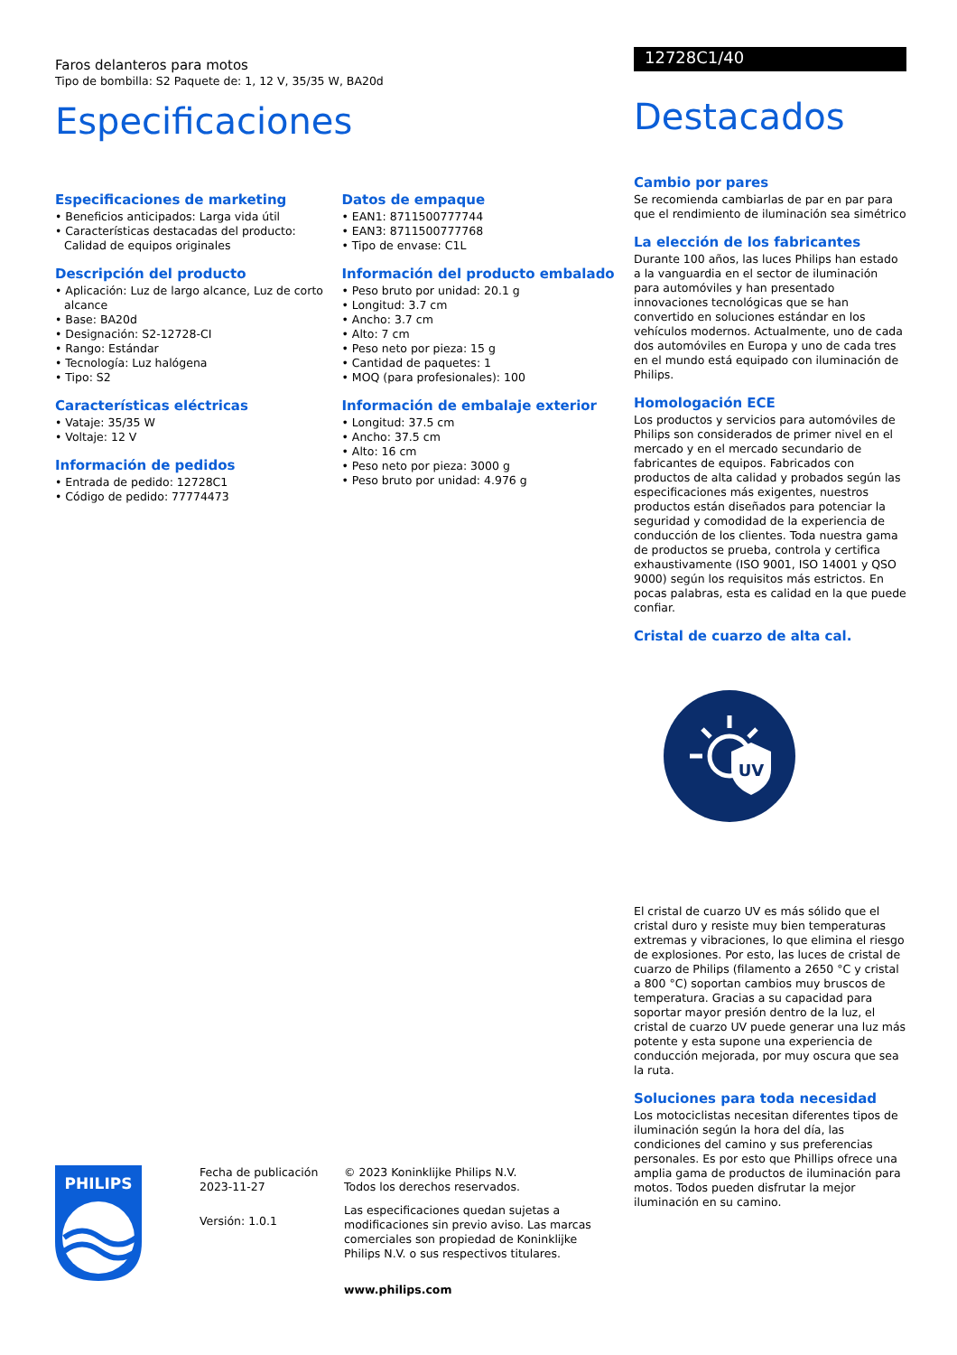Faros delanteros para motos
Tipo de bombilla: S2 Paquete de: 1, 12 V, 35/35 W, BA20d
Especificaciones
Especificaciones de marketing
• Beneficios anticipados: Larga vida útil
• Características destacadas del producto: Calidad de equipos originales
Descripción del producto
• Aplicación: Luz de largo alcance, Luz de corto alcance
• Base: BA20d
• Designación: S2-12728-CI
• Rango: Estándar
• Tecnología: Luz halógena
• Tipo: S2
Características eléctricas
• Vataje: 35/35 W
• Voltaje: 12 V
Información de pedidos
• Entrada de pedido: 12728C1
• Código de pedido: 77774473
Datos de empaque
• EAN1: 8711500777744
• EAN3: 8711500777768
• Tipo de envase: C1L
Información del producto embalado
• Peso bruto por unidad: 20.1 g
• Longitud: 3.7 cm
• Ancho: 3.7 cm
• Alto: 7 cm
• Peso neto por pieza: 15 g
• Cantidad de paquetes: 1
• MOQ (para profesionales): 100
Información de embalaje exterior
• Longitud: 37.5 cm
• Ancho: 37.5 cm
• Alto: 16 cm
• Peso neto por pieza: 3000 g
• Peso bruto por unidad: 4.976 g
12728C1/40
Destacados
Cambio por pares
Se recomienda cambiarlas de par en par para que el rendimiento de iluminación sea simétrico
La elección de los fabricantes
Durante 100 años, las luces Philips han estado a la vanguardia en el sector de iluminación para automóviles y han presentado innovaciones tecnológicas que se han convertido en soluciones estándar en los vehículos modernos. Actualmente, uno de cada dos automóviles en Europa y uno de cada tres en el mundo está equipado con iluminación de Philips.
Homologación ECE
Los productos y servicios para automóviles de Philips son considerados de primer nivel en el mercado y en el mercado secundario de fabricantes de equipos. Fabricados con productos de alta calidad y probados según las especificaciones más exigentes, nuestros productos están diseñados para potenciar la seguridad y comodidad de la experiencia de conducción de los clientes. Toda nuestra gama de productos se prueba, controla y certifica exhaustivamente (ISO 9001, ISO 14001 y QSO 9000) según los requisitos más estrictos. En pocas palabras, esta es calidad en la que puede confiar.
Cristal de cuarzo de alta cal.
UV
El cristal de cuarzo UV es más sólido que el cristal duro y resiste muy bien temperaturas extremas y vibraciones, lo que elimina el riesgo de explosiones. Por esto, las luces de cristal de cuarzo de Philips (filamento a 2650 °C y cristal a 800 °C) soportan cambios muy bruscos de temperatura. Gracias a su capacidad para soportar mayor presión dentro de la luz, el cristal de cuarzo UV puede generar una luz más potente y esta supone una experiencia de conducción mejorada, por muy oscura que sea la ruta.
Soluciones para toda necesidad
Los motociclistas necesitan diferentes tipos de iluminación según la hora del día, las condiciones del camino y sus preferencias personales. Es por esto que Phillips ofrece una amplia gama de productos de iluminación para motos. Todos pueden disfrutar la mejor iluminación en su camino.
PHILIPS
Fecha de publicación
2023-11-27
Versión: 1.0.1
© 2023 Koninklijke Philips N.V.
Todos los derechos reservados.
Las especificaciones quedan sujetas a modificaciones sin previo aviso. Las marcas comerciales son propiedad de Koninklijke Philips N.V. o sus respectivos titulares.
www.philips.com